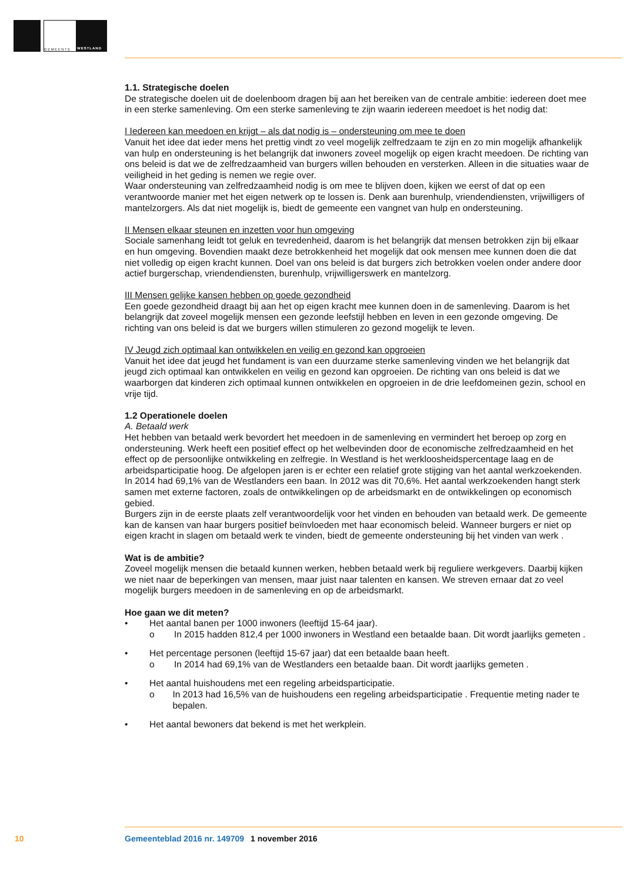GEMEENTE WESTLAND
1.1. Strategische doelen
De strategische doelen uit de doelenboom dragen bij aan het bereiken van de centrale ambitie: iedereen doet mee in een sterke samenleving. Om een sterke samenleving te zijn waarin iedereen meedoet is het nodig dat:
I Iedereen kan meedoen en krijgt – als dat nodig is – ondersteuning om mee te doen
Vanuit het idee dat ieder mens het prettig vindt zo veel mogelijk zelfredzaam te zijn en zo min mogelijk afhankelijk van hulp en ondersteuning is het belangrijk dat inwoners zoveel mogelijk op eigen kracht meedoen. De richting van ons beleid is dat we de zelfredzaamheid van burgers willen behouden en versterken. Alleen in die situaties waar de veiligheid in het geding is nemen we regie over.
Waar ondersteuning van zelfredzaamheid nodig is om mee te blijven doen, kijken we eerst of dat op een verantwoorde manier met het eigen netwerk op te lossen is. Denk aan burenhulp, vriendendiensten, vrijwilligers of mantelzorgers. Als dat niet mogelijk is, biedt de gemeente een vangnet van hulp en ondersteuning.
II Mensen elkaar steunen en inzetten voor hun omgeving
Sociale samenhang leidt tot geluk en tevredenheid, daarom is het belangrijk dat mensen betrokken zijn bij elkaar en hun omgeving. Bovendien maakt deze betrokkenheid het mogelijk dat ook mensen mee kunnen doen die dat niet volledig op eigen kracht kunnen. Doel van ons beleid is dat burgers zich betrokken voelen onder andere door actief burgerschap, vriendendiensten, burenhulp, vrijwilligerswerk en mantelzorg.
III Mensen gelijke kansen hebben op goede gezondheid
Een goede gezondheid draagt bij aan het op eigen kracht mee kunnen doen in de samenleving. Daarom is het belangrijk dat zoveel mogelijk mensen een gezonde leefstijl hebben en leven in een gezonde omgeving. De richting van ons beleid is dat we burgers willen stimuleren zo gezond mogelijk te leven.
IV Jeugd zich optimaal kan ontwikkelen en veilig en gezond kan opgroeien
Vanuit het idee dat jeugd het fundament is van een duurzame sterke samenleving vinden we het belangrijk dat jeugd zich optimaal kan ontwikkelen en veilig en gezond kan opgroeien. De richting van ons beleid is dat we waarborgen dat kinderen zich optimaal kunnen ontwikkelen en opgroeien in de drie leefdomeinen gezin, school en vrije tijd.
1.2 Operationele doelen
A. Betaald werk
Het hebben van betaald werk bevordert het meedoen in de samenleving en vermindert het beroep op zorg en ondersteuning. Werk heeft een positief effect op het welbevinden door de economische zelfredzaamheid en het effect op de persoonlijke ontwikkeling en zelfregie. In Westland is het werkloosheidspercentage laag en de arbeidsparticipatie hoog. De afgelopen jaren is er echter een relatief grote stijging van het aantal werkzoekenden. In 2014 had 69,1% van de Westlanders een baan. In 2012 was dit 70,6%. Het aantal werkzoekenden hangt sterk samen met externe factoren, zoals de ontwikkelingen op de arbeidsmarkt en de ontwikkelingen op economisch gebied.
Burgers zijn in de eerste plaats zelf verantwoordelijk voor het vinden en behouden van betaald werk. De gemeente kan de kansen van haar burgers positief beïnvloeden met haar economisch beleid. Wanneer burgers er niet op eigen kracht in slagen om betaald werk te vinden, biedt de gemeente ondersteuning bij het vinden van werk .
Wat is de ambitie?
Zoveel mogelijk mensen die betaald kunnen werken, hebben betaald werk bij reguliere werkgevers. Daarbij kijken we niet naar de beperkingen van mensen, maar juist naar talenten en kansen. We streven ernaar dat zo veel mogelijk burgers meedoen in de samenleving en op de arbeidsmarkt.
Hoe gaan we dit meten?
• Het aantal banen per 1000 inwoners (leeftijd 15-64 jaar).
o In 2015 hadden 812,4 per 1000 inwoners in Westland een betaalde baan. Dit wordt jaarlijks gemeten .
• Het percentage personen (leeftijd 15-67 jaar) dat een betaalde baan heeft.
o In 2014 had 69,1% van de Westlanders een betaalde baan. Dit wordt jaarlijks gemeten .
• Het aantal huishoudens met een regeling arbeidsparticipatie.
o In 2013 had 16,5% van de huishoudens een regeling arbeidsparticipatie . Frequentie meting nader te bepalen.
• Het aantal bewoners dat bekend is met het werkplein.
10 Gemeenteblad 2016 nr. 149709 1 november 2016